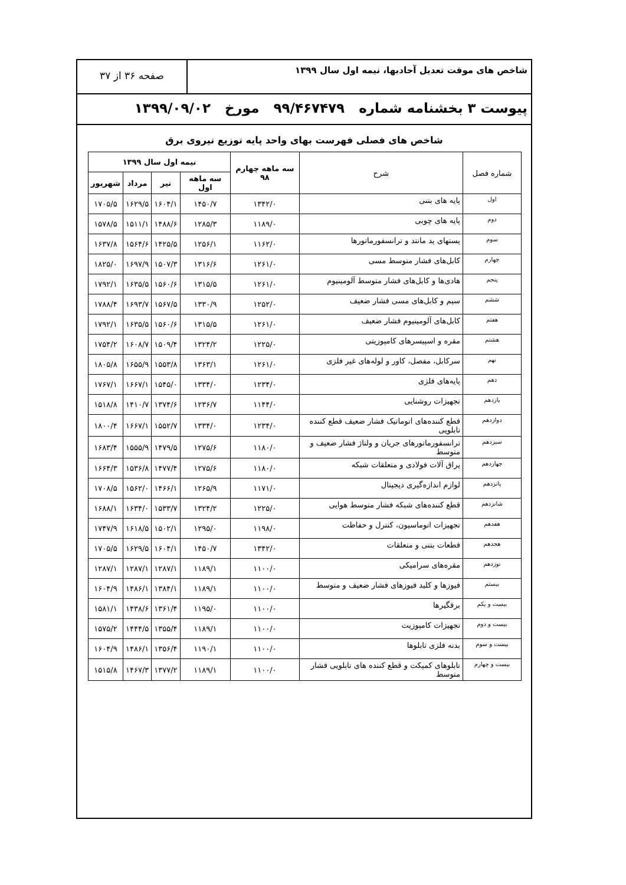شاخص های موقت تعدیل آحادبها، نیمه اول سال ۱۳۹۹
صفحه ۳۶ از ۳۷
پیوست ۳ بخشنامه شماره ۹۹/۴۶۷۴۷۹ مورخ ۱۳۹۹/۰۹/۰۲
شاخص های فصلی فهرست بهای واحد پایه توزیع نیروی برق
| شماره فصل | شرح | سه ماهه چهارم ۹۸ | نیمه اول سال ۱۳۹۹ | | | |
| --- | --- | --- | --- | --- | --- | --- |
| | | | سه ماهه اول | تیر | مرداد | شهریور |
| اول | پایه های بتنی | ۱۳۴۲/۰ | ۱۴۵۰/۷ | ۱۶۰۴/۱ | ۱۶۲۹/۵ | ۱۷۰۵/۵ |
| دوم | پایه های چوبی | ۱۱۸۹/۰ | ۱۲۸۵/۳ | ۱۴۸۸/۶ | ۱۵۱۱/۱ | ۱۵۷۸/۵ |
| سوم | پستهای پد مانتد و ترانسفورماتورها | ۱۱۶۲/۰ | ۱۲۵۶/۱ | ۱۴۲۵/۵ | ۱۵۶۴/۶ | ۱۶۳۷/۸ |
| چهارم | کابل‌های فشار متوسط مسی | ۱۲۶۱/۰ | ۱۳۱۶/۶ | ۱۵۰۷/۳ | ۱۶۹۷/۹ | ۱۸۲۵/۰ |
| پنجم | هادی‌ها و کابل‌های فشار متوسط آلومینیوم | ۱۲۶۱/۰ | ۱۳۱۵/۵ | ۱۵۶۰/۶ | ۱۶۳۵/۵ | ۱۷۹۲/۱ |
| ششم | سیم و کابل‌های مسی فشار ضعیف | ۱۲۵۲/۰ | ۱۳۳۰/۹ | ۱۵۶۷/۵ | ۱۶۹۳/۷ | ۱۷۸۸/۴ |
| هفتم | کابل‌های آلومینیوم فشار ضعیف | ۱۲۶۱/۰ | ۱۳۱۵/۵ | ۱۵۶۰/۶ | ۱۶۳۵/۵ | ۱۷۹۲/۱ |
| هشتم | مقره و اسپیسرهای کامپوزیتی | ۱۲۲۵/۰ | ۱۳۲۴/۲ | ۱۵۰۹/۴ | ۱۶۰۸/۷ | ۱۷۵۴/۲ |
| نهم | سرکابل، مفصل، کاور و لوله‌های غیر فلزی | ۱۲۶۱/۰ | ۱۳۶۳/۱ | ۱۵۵۳/۸ | ۱۶۵۵/۹ | ۱۸۰۵/۸ |
| دهم | پایه‌های فلزی | ۱۲۳۴/۰ | ۱۳۳۴/۰ | ۱۵۴۵/۰ | ۱۶۶۷/۱ | ۱۷۶۷/۱ |
| یازدهم | تجهیزات روشنایی | ۱۱۴۴/۰ | ۱۲۳۶/۷ | ۱۳۷۴/۶ | ۱۴۱۰/۷ | ۱۵۱۸/۸ |
| دوازدهم | قطع کننده‌های اتوماتیک فشار ضعیف قطع کننده تابلویی | ۱۲۳۴/۰ | ۱۳۳۴/۰ | ۱۵۵۲/۷ | ۱۶۶۷/۱ | ۱۸۰۰/۴ |
| سیزدهم | ترانسفورماتورهای جریان و ولتاژ فشار ضعیف و متوسط | ۱۱۸۰/۰ | ۱۲۷۵/۶ | ۱۴۷۹/۵ | ۱۵۵۵/۹ | ۱۶۸۳/۴ |
| چهاردهم | یراق آلات فولادی و متعلقات شبکه | ۱۱۸۰/۰ | ۱۲۷۵/۶ | ۱۴۷۷/۴ | ۱۵۳۶/۸ | ۱۶۶۴/۳ |
| پانزدهم | لوازم اندازه‌گیری دیجیتال | ۱۱۷۱/۰ | ۱۲۶۵/۹ | ۱۴۶۶/۱ | ۱۵۶۲/۰ | ۱۷۰۸/۵ |
| شانزدهم | قطع کننده‌های شبکه فشار متوسط هوایی | ۱۲۲۵/۰ | ۱۳۲۴/۲ | ۱۵۳۳/۷ | ۱۶۳۴/۰ | ۱۶۸۸/۱ |
| هفدهم | تجهیزات اتوماسیون، کنترل و حفاظت | ۱۱۹۸/۰ | ۱۲۹۵/۰ | ۱۵۰۲/۱ | ۱۶۱۸/۵ | ۱۷۴۷/۹ |
| هجدهم | قطعات بتنی و متعلقات | ۱۳۴۲/۰ | ۱۴۵۰/۷ | ۱۶۰۴/۱ | ۱۶۲۹/۵ | ۱۷۰۵/۵ |
| نوزدهم | مقره‌های سرامیکی | ۱۱۰۰/۰ | ۱۱۸۹/۱ | ۱۲۸۷/۱ | ۱۲۸۷/۱ | ۱۲۸۷/۱ |
| بیستم | فیوزها و کلید فیوزهای فشار ضعیف و متوسط | ۱۱۰۰/۰ | ۱۱۸۹/۱ | ۱۳۸۴/۱ | ۱۴۸۶/۱ | ۱۶۰۴/۹ |
| بیست و یکم | برقگیرها | ۱۱۰۰/۰ | ۱۱۹۵/۰ | ۱۳۶۱/۴ | ۱۴۳۸/۶ | ۱۵۸۱/۱ |
| بیست و دوم | تجهیزات کامپوزیت | ۱۱۰۰/۰ | ۱۱۸۹/۱ | ۱۳۵۵/۴ | ۱۴۴۴/۵ | ۱۵۷۵/۲ |
| بیست و سوم | بدنه فلزی تابلوها | ۱۱۰۰/۰ | ۱۱۹۰/۱ | ۱۳۵۶/۴ | ۱۴۸۶/۱ | ۱۶۰۴/۹ |
| بیست و چهارم | تابلوهای کمپکت و قطع کننده های تابلویی فشار متوسط | ۱۱۰۰/۰ | ۱۱۸۹/۱ | ۱۳۷۷/۲ | ۱۴۶۷/۳ | ۱۵۱۵/۸ |